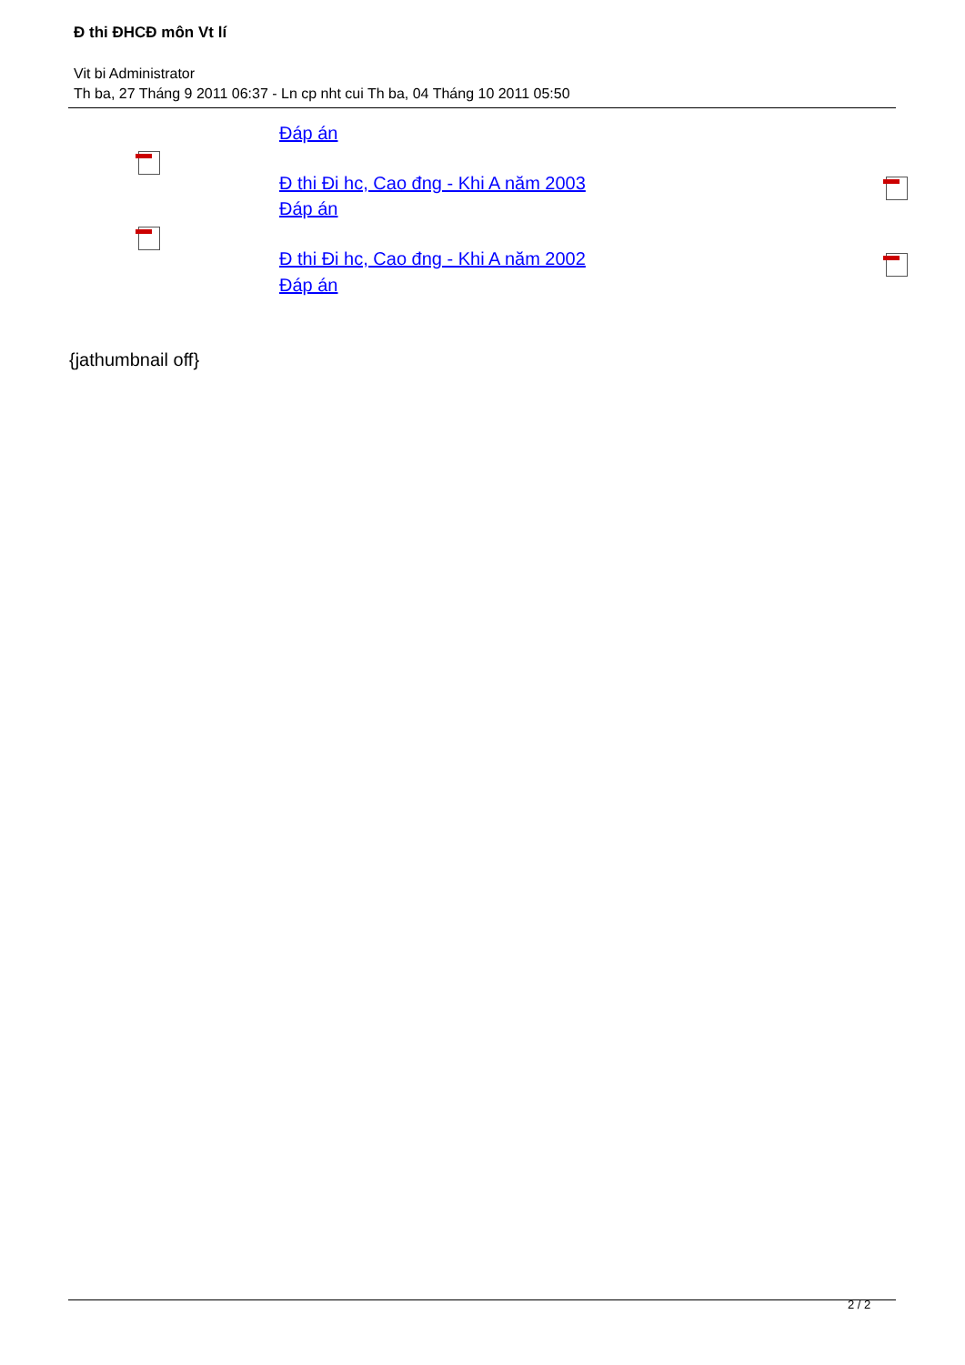Đ thi ĐHCĐ môn Vt lí
Vit bi Administrator
Th ba, 27 Tháng 9 2011 06:37 - Ln cp nht cui Th ba, 04 Tháng 10 2011 05:50
Đáp án
Đ thi Đi hc, Cao đng - Khi A năm 2003
Đáp án
Đ thi Đi hc, Cao đng - Khi A năm 2002
Đáp án
{jathumbnail off}
2 / 2